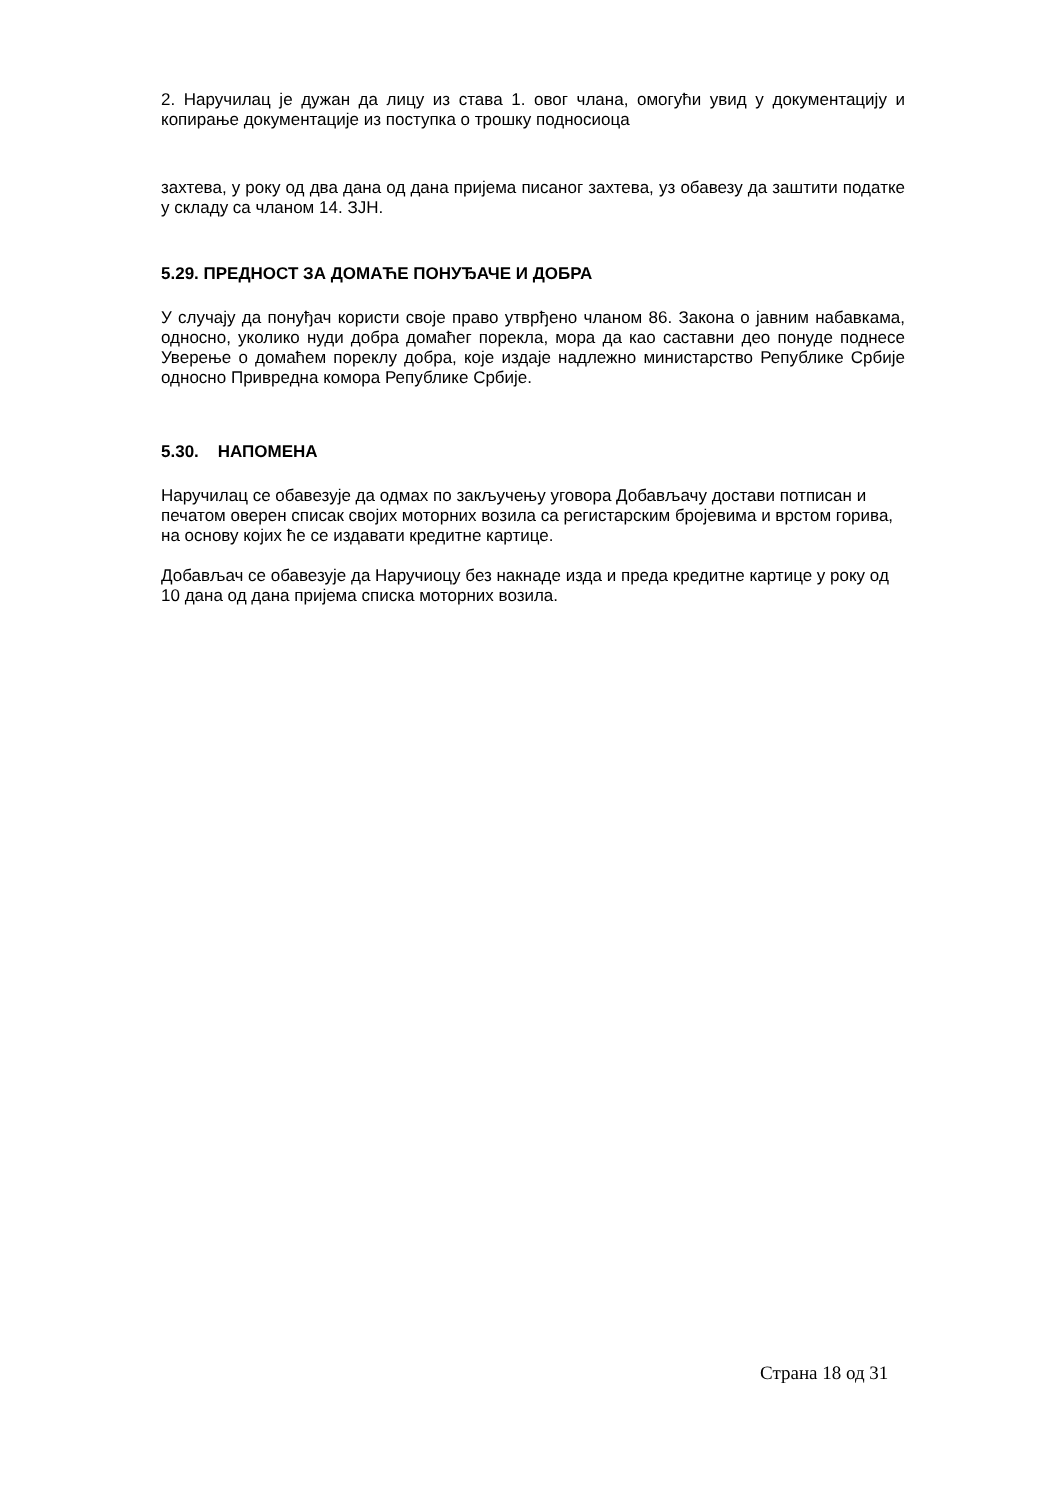2. Наручилац је дужан да лицу из става 1. овог члана, омогући увид у документацију и копирање документације из поступка о трошку подносиоца
захтева, у року од два дана од дана пријема писаног захтева, уз обавезу да заштити податке у складу са чланом 14. ЗЈН.
5.29. ПРЕДНОСТ ЗА ДОМАЋЕ ПОНУЂАЧЕ И ДОБРА
У случају да понуђач користи своје право утврђено чланом 86. Закона о јавним набавкама, односно, уколико нуди добра домаћег порекла, мора да као саставни део понуде поднесе Уверење о домаћем пореклу добра, које издаје надлежно министарство Републике Србије односно Привредна комора Републике Србије.
5.30. НАПОМЕНА
Наручилац се обавезује да одмах по закључењу уговора Добављачу достави потписан и печатом оверен списак својих моторних возила са регистарским бројевима и врстом горива, на основу којих ће се издавати кредитне картице.
Добављач се обавезује да Наручиоцу без накнаде изда и преда кредитне картице у року од 10 дана од дана пријема списка моторних возила.
Страна 18 од 31